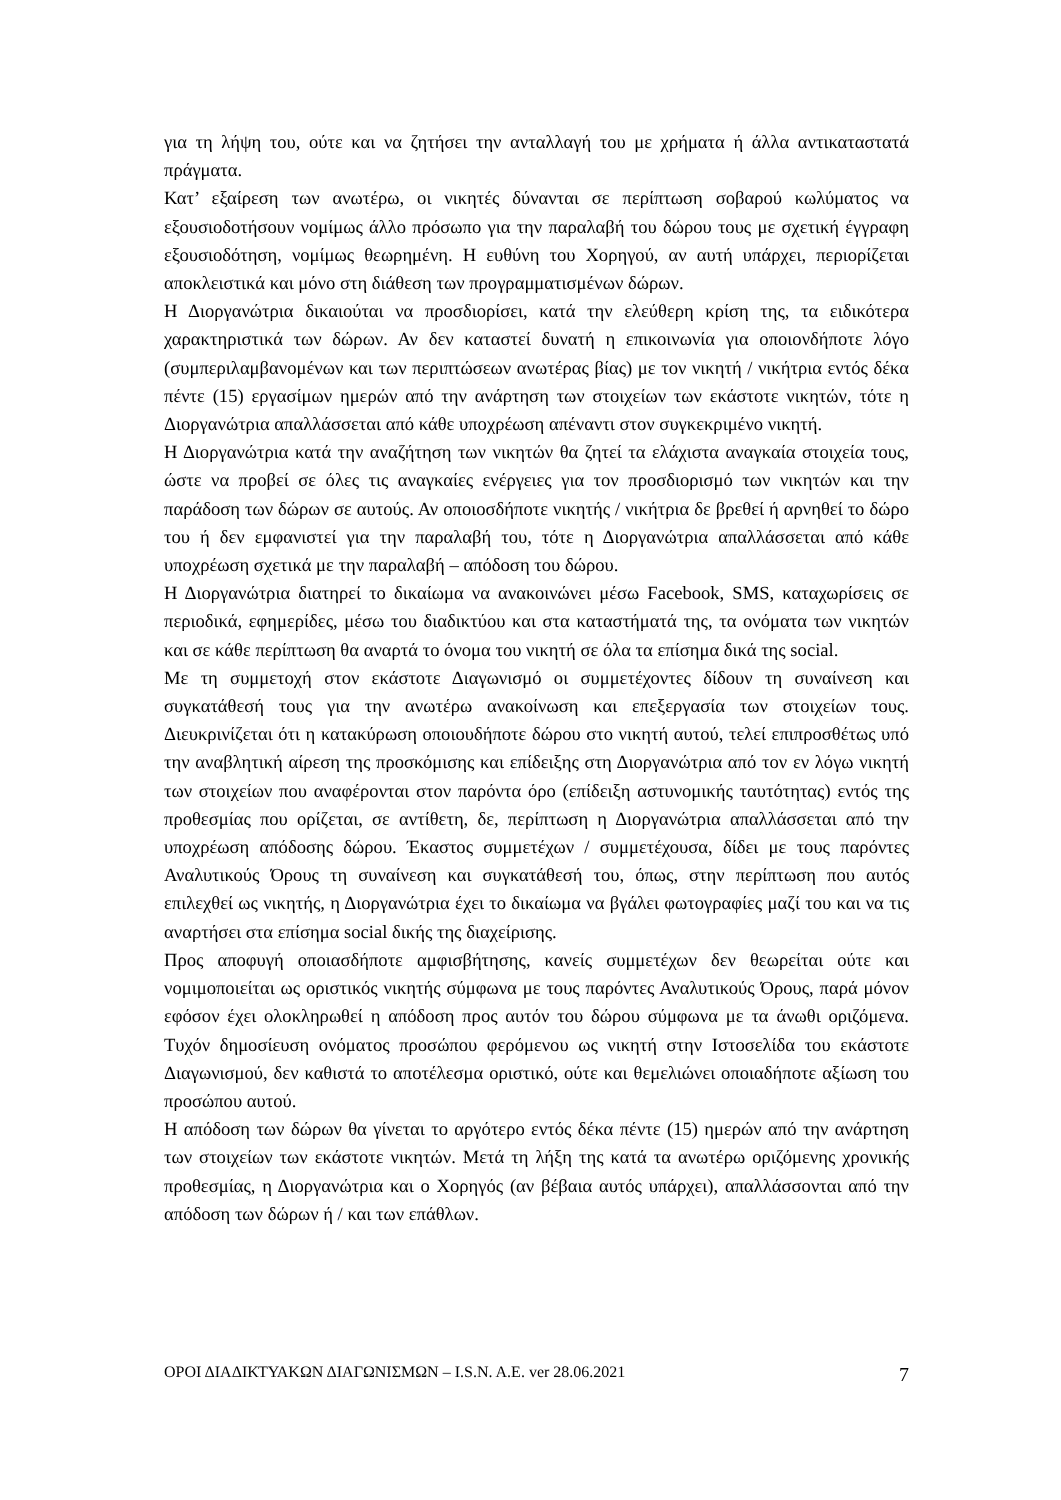για τη λήψη του, ούτε και να ζητήσει την ανταλλαγή του με χρήματα ή άλλα αντικαταστατά πράγματα.
Κατ’ εξαίρεση των ανωτέρω, οι νικητές δύνανται σε περίπτωση σοβαρού κωλύματος να εξουσιοδοτήσουν νομίμως άλλο πρόσωπο για την παραλαβή του δώρου τους με σχετική έγγραφη εξουσιοδότηση, νομίμως θεωρημένη. Η ευθύνη του Χορηγού, αν αυτή υπάρχει, περιορίζεται αποκλειστικά και μόνο στη διάθεση των προγραμματισμένων δώρων.
Η Διοργανώτρια δικαιούται να προσδιορίσει, κατά την ελεύθερη κρίση της, τα ειδικότερα χαρακτηριστικά των δώρων. Αν δεν καταστεί δυνατή η επικοινωνία για οποιονδήποτε λόγο (συμπεριλαμβανομένων και των περιπτώσεων ανωτέρας βίας) με τον νικητή / νικήτρια εντός δέκα πέντε (15) εργασίμων ημερών από την ανάρτηση των στοιχείων των εκάστοτε νικητών, τότε η Διοργανώτρια απαλλάσσεται από κάθε υποχρέωση απέναντι στον συγκεκριμένο νικητή.
Η Διοργανώτρια κατά την αναζήτηση των νικητών θα ζητεί τα ελάχιστα αναγκαία στοιχεία τους, ώστε να προβεί σε όλες τις αναγκαίες ενέργειες για τον προσδιορισμό των νικητών και την παράδοση των δώρων σε αυτούς. Αν οποιοσδήποτε νικητής / νικήτρια δε βρεθεί ή αρνηθεί το δώρο του ή δεν εμφανιστεί για την παραλαβή του, τότε η Διοργανώτρια απαλλάσσεται από κάθε υποχρέωση σχετικά με την παραλαβή – απόδοση του δώρου.
Η Διοργανώτρια διατηρεί το δικαίωμα να ανακοινώνει μέσω Facebook, SMS, καταχωρίσεις σε περιοδικά, εφημερίδες, μέσω του διαδικτύου και στα καταστήματά της, τα ονόματα των νικητών και σε κάθε περίπτωση θα αναρτά το όνομα του νικητή σε όλα τα επίσημα δικά της social.
Με τη συμμετοχή στον εκάστοτε Διαγωνισμό οι συμμετέχοντες δίδουν τη συναίνεση και συγκατάθεσή τους για την ανωτέρω ανακοίνωση και επεξεργασία των στοιχείων τους. Διευκρινίζεται ότι η κατακύρωση οποιουδήποτε δώρου στο νικητή αυτού, τελεί επιπροσθέτως υπό την αναβλητική αίρεση της προσκόμισης και επίδειξης στη Διοργανώτρια από τον εν λόγω νικητή των στοιχείων που αναφέρονται στον παρόντα όρο (επίδειξη αστυνομικής ταυτότητας) εντός της προθεσμίας που ορίζεται, σε αντίθετη, δε, περίπτωση η Διοργανώτρια απαλλάσσεται από την υποχρέωση απόδοσης δώρου. Έκαστος συμμετέχων / συμμετέχουσα, δίδει με τους παρόντες Αναλυτικούς Όρους τη συναίνεση και συγκατάθεσή του, όπως, στην περίπτωση που αυτός επιλεχθεί ως νικητής, η Διοργανώτρια έχει το δικαίωμα να βγάλει φωτογραφίες μαζί του και να τις αναρτήσει στα επίσημα social δικής της διαχείρισης.
Προς αποφυγή οποιασδήποτε αμφισβήτησης, κανείς συμμετέχων δεν θεωρείται ούτε και νομιμοποιείται ως οριστικός νικητής σύμφωνα με τους παρόντες Αναλυτικούς Όρους, παρά μόνον εφόσον έχει ολοκληρωθεί η απόδοση προς αυτόν του δώρου σύμφωνα με τα άνωθι οριζόμενα. Τυχόν δημοσίευση ονόματος προσώπου φερόμενου ως νικητή στην Ιστοσελίδα του εκάστοτε Διαγωνισμού, δεν καθιστά το αποτέλεσμα οριστικό, ούτε και θεμελιώνει οποιαδήποτε αξίωση του προσώπου αυτού.
Η απόδοση των δώρων θα γίνεται το αργότερο εντός δέκα πέντε (15) ημερών από την ανάρτηση των στοιχείων των εκάστοτε νικητών. Μετά τη λήξη της κατά τα ανωτέρω οριζόμενης χρονικής προθεσμίας, η Διοργανώτρια και ο Χορηγός (αν βέβαια αυτός υπάρχει), απαλλάσσονται από την απόδοση των δώρων ή / και των επάθλων.
ΟΡΟΙ ΔΙΑΔΙΚΤΥΑΚΩΝ ΔΙΑΓΩΝΙΣΜΩΝ – I.S.N. A.E. ver 28.06.2021 7